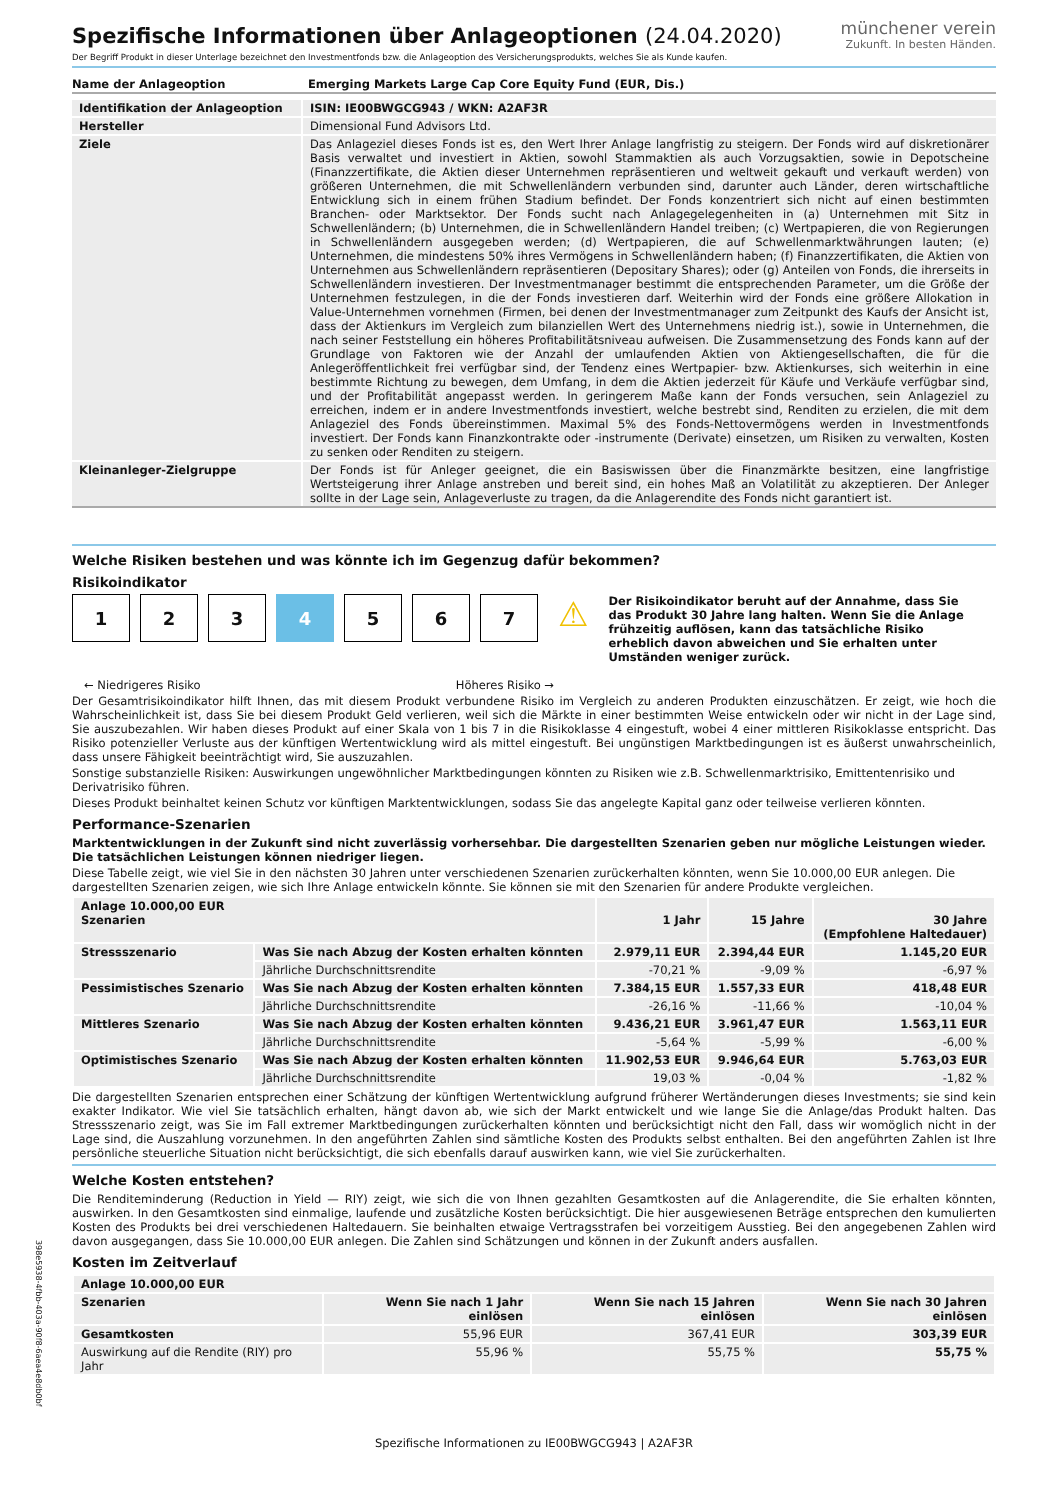münchener verein
Zukunft. In besten Händen.
Spezifische Informationen über Anlageoptionen (24.04.2020)
Der Begriff Produkt in dieser Unterlage bezeichnet den Investmentfonds bzw. die Anlageoption des Versicherungsprodukts, welches Sie als Kunde kaufen.
| Name der Anlageoption | Emerging Markets Large Cap Core Equity Fund (EUR, Dis.) |
| Identifikation der Anlageoption | ISIN: IE00BWGCG943 / WKN: A2AF3R |
| Hersteller | Dimensional Fund Advisors Ltd. |
| Ziele | Das Anlageziel dieses Fonds ist es, den Wert Ihrer Anlage langfristig zu steigern. Der Fonds wird auf diskretionärer Basis verwaltet und investiert in Aktien, sowohl Stammaktien als auch Vorzugsaktien, sowie in Depotscheine (Finanzzertifikate, die Aktien dieser Unternehmen repräsentieren und weltweit gekauft und verkauft werden) von größeren Unternehmen, die mit Schwellenländern verbunden sind, darunter auch Länder, deren wirtschaftliche Entwicklung sich in einem frühen Stadium befindet. Der Fonds konzentriert sich nicht auf einen bestimmten Branchen- oder Marktsektor. Der Fonds sucht nach Anlagegelegenheiten in (a) Unternehmen mit Sitz in Schwellenländern; (b) Unternehmen, die in Schwellenländern Handel treiben; (c) Wertpapieren, die von Regierungen in Schwellenländern ausgegeben werden; (d) Wertpapieren, die auf Schwellenmarktwährungen lauten; (e) Unternehmen, die mindestens 50% ihres Vermögens in Schwellenländern haben; (f) Finanzzertifikaten, die Aktien von Unternehmen aus Schwellenländern repräsentieren (Depositary Shares); oder (g) Anteilen von Fonds, die ihrerseits in Schwellenländern investieren. Der Investmentmanager bestimmt die entsprechenden Parameter, um die Größe der Unternehmen festzulegen, in die der Fonds investieren darf. Weiterhin wird der Fonds eine größere Allokation in Value-Unternehmen vornehmen (Firmen, bei denen der Investmentmanager zum Zeitpunkt des Kaufs der Ansicht ist, dass der Aktienkurs im Vergleich zum bilanziellen Wert des Unternehmens niedrig ist.), sowie in Unternehmen, die nach seiner Feststellung ein höheres Profitabilitätsniveau aufweisen. Die Zusammensetzung des Fonds kann auf der Grundlage von Faktoren wie der Anzahl der umlaufenden Aktien von Aktiengesellschaften, die für die Anlegeröffentlichkeit frei verfügbar sind, der Tendenz eines Wertpapier- bzw. Aktienkurses, sich weiterhin in eine bestimmte Richtung zu bewegen, dem Umfang, in dem die Aktien jederzeit für Käufe und Verkäufe verfügbar sind, und der Profitabilität angepasst werden. In geringerem Maße kann der Fonds versuchen, sein Anlageziel zu erreichen, indem er in andere Investmentfonds investiert, welche bestrebt sind, Renditen zu erzielen, die mit dem Anlageziel des Fonds übereinstimmen. Maximal 5% des Fonds-Nettovermögens werden in Investmentfonds investiert. Der Fonds kann Finanzkontrakte oder -instrumente (Derivate) einsetzen, um Risiken zu verwalten, Kosten zu senken oder Renditen zu steigern. |
| Kleinanleger-Zielgruppe | Der Fonds ist für Anleger geeignet, die ein Basiswissen über die Finanzmärkte besitzen, eine langfristige Wertsteigerung ihrer Anlage anstreben und bereit sind, ein hohes Maß an Volatilität zu akzeptieren. Der Anleger sollte in der Lage sein, Anlageverluste zu tragen, da die Anlagerendite des Fonds nicht garantiert ist. |
Welche Risiken bestehen und was könnte ich im Gegenzug dafür bekommen?
Risikoindikator
1 2 3 4 5 6 7
⚠
Der Risikoindikator beruht auf der Annahme, dass Sie das Produkt 30 Jahre lang halten. Wenn Sie die Anlage frühzeitig auflösen, kann das tatsächliche Risiko erheblich davon abweichen und Sie erhalten unter Umständen weniger zurück.
← Niedrigeres Risiko Höheres Risiko →
Der Gesamtrisikoindikator hilft Ihnen, das mit diesem Produkt verbundene Risiko im Vergleich zu anderen Produkten einzuschätzen. Er zeigt, wie hoch die Wahrscheinlichkeit ist, dass Sie bei diesem Produkt Geld verlieren, weil sich die Märkte in einer bestimmten Weise entwickeln oder wir nicht in der Lage sind, Sie auszubezahlen. Wir haben dieses Produkt auf einer Skala von 1 bis 7 in die Risikoklasse 4 eingestuft, wobei 4 einer mittleren Risikoklasse entspricht. Das Risiko potenzieller Verluste aus der künftigen Wertentwicklung wird als mittel eingestuft. Bei ungünstigen Marktbedingungen ist es äußerst unwahrscheinlich, dass unsere Fähigkeit beeinträchtigt wird, Sie auszuzahlen.
Sonstige substanzielle Risiken: Auswirkungen ungewöhnlicher Marktbedingungen könnten zu Risiken wie z.B. Schwellenmarktrisiko, Emittentenrisiko und Derivatrisiko führen.
Dieses Produkt beinhaltet keinen Schutz vor künftigen Marktentwicklungen, sodass Sie das angelegte Kapital ganz oder teilweise verlieren könnten.
Performance-Szenarien
Marktentwicklungen in der Zukunft sind nicht zuverlässig vorhersehbar. Die dargestellten Szenarien geben nur mögliche Leistungen wieder. Die tatsächlichen Leistungen können niedriger liegen.
Diese Tabelle zeigt, wie viel Sie in den nächsten 30 Jahren unter verschiedenen Szenarien zurückerhalten könnten, wenn Sie 10.000,00 EUR anlegen. Die dargestellten Szenarien zeigen, wie sich Ihre Anlage entwickeln könnte. Sie können sie mit den Szenarien für andere Produkte vergleichen.
| Anlage 10.000,00 EUR Szenarien | | 1 Jahr | 15 Jahre | 30 Jahre (Empfohlene Haltedauer) |
| --- | --- | --- | --- | --- |
| Stressszenario | Was Sie nach Abzug der Kosten erhalten könnten | 2.979,11 EUR | 2.394,44 EUR | 1.145,20 EUR |
| | Jährliche Durchschnittsrendite | -70,21 % | -9,09 % | -6,97 % |
| Pessimistisches Szenario | Was Sie nach Abzug der Kosten erhalten könnten | 7.384,15 EUR | 1.557,33 EUR | 418,48 EUR |
| | Jährliche Durchschnittsrendite | -26,16 % | -11,66 % | -10,04 % |
| Mittleres Szenario | Was Sie nach Abzug der Kosten erhalten könnten | 9.436,21 EUR | 3.961,47 EUR | 1.563,11 EUR |
| | Jährliche Durchschnittsrendite | -5,64 % | -5,99 % | -6,00 % |
| Optimistisches Szenario | Was Sie nach Abzug der Kosten erhalten könnten | 11.902,53 EUR | 9.946,64 EUR | 5.763,03 EUR |
| | Jährliche Durchschnittsrendite | 19,03 % | -0,04 % | -1,82 % |
Die dargestellten Szenarien entsprechen einer Schätzung der künftigen Wertentwicklung aufgrund früherer Wertänderungen dieses Investments; sie sind kein exakter Indikator. Wie viel Sie tatsächlich erhalten, hängt davon ab, wie sich der Markt entwickelt und wie lange Sie die Anlage/das Produkt halten. Das Stressszenario zeigt, was Sie im Fall extremer Marktbedingungen zurückerhalten könnten und berücksichtigt nicht den Fall, dass wir womöglich nicht in der Lage sind, die Auszahlung vorzunehmen. In den angeführten Zahlen sind sämtliche Kosten des Produkts selbst enthalten. Bei den angeführten Zahlen ist Ihre persönliche steuerliche Situation nicht berücksichtigt, die sich ebenfalls darauf auswirken kann, wie viel Sie zurückerhalten.
Welche Kosten entstehen?
Die Renditeminderung (Reduction in Yield — RIY) zeigt, wie sich die von Ihnen gezahlten Gesamtkosten auf die Anlagerendite, die Sie erhalten könnten, auswirken. In den Gesamtkosten sind einmalige, laufende und zusätzliche Kosten berücksichtigt. Die hier ausgewiesenen Beträge entsprechen den kumulierten Kosten des Produkts bei drei verschiedenen Haltedauern. Sie beinhalten etwaige Vertragsstrafen bei vorzeitigem Ausstieg. Bei den angegebenen Zahlen wird davon ausgegangen, dass Sie 10.000,00 EUR anlegen. Die Zahlen sind Schätzungen und können in der Zukunft anders ausfallen.
Kosten im Zeitverlauf
| Anlage 10.000,00 EUR | | | |
| --- | --- | --- | --- |
| Szenarien | Wenn Sie nach 1 Jahr einlösen | Wenn Sie nach 15 Jahren einlösen | Wenn Sie nach 30 Jahren einlösen |
| Gesamtkosten | 55,96 EUR | 367,41 EUR | 303,39 EUR |
| Auswirkung auf die Rendite (RIY) pro Jahr | 55,96 % | 55,75 % | 55,75 % |
Spezifische Informationen zu IE00BWGCG943 | A2AF3R
398e5938-4fbb-403a-90f8-6aea4e8db0bf